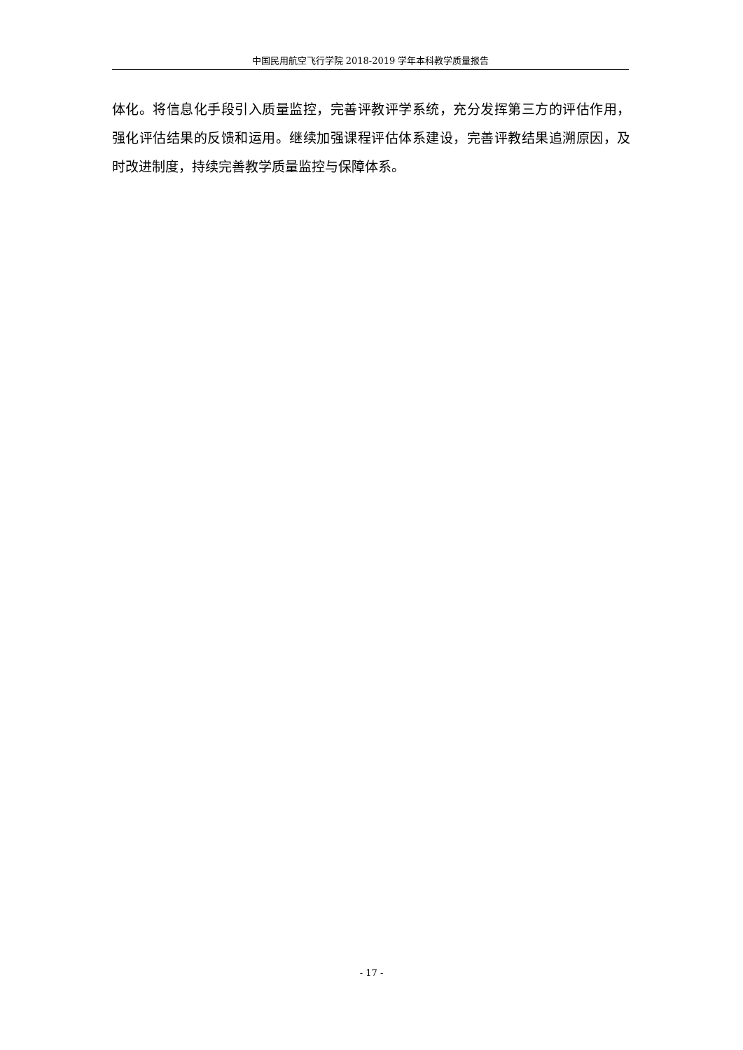中国民用航空飞行学院 2018-2019 学年本科教学质量报告
体化。将信息化手段引入质量监控，完善评教评学系统，充分发挥第三方的评估作用，强化评估结果的反馈和运用。继续加强课程评估体系建设，完善评教结果追溯原因，及时改进制度，持续完善教学质量监控与保障体系。
- 17 -